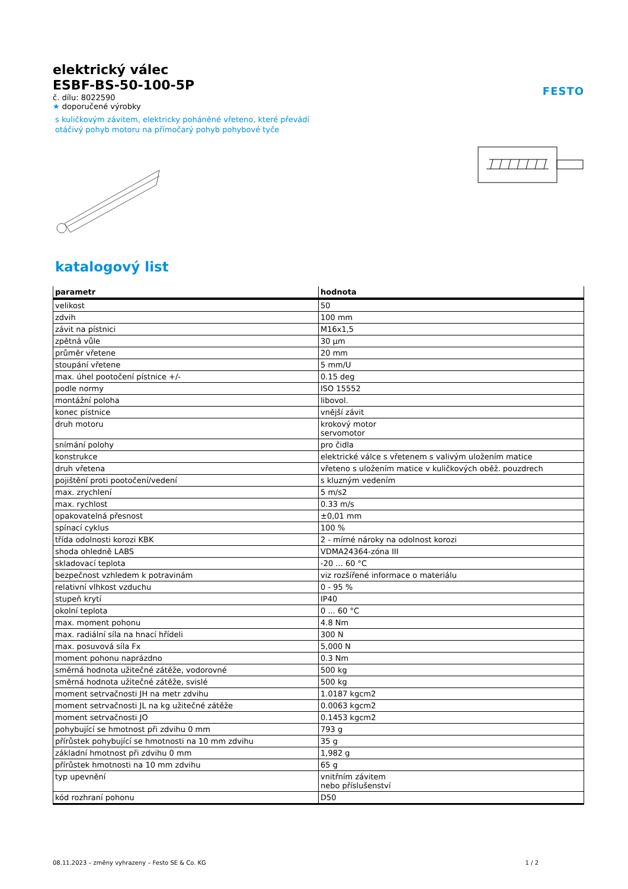FESTO
elektrický válec
ESBF-BS-50-100-5P
č. dílu: 8022590
★ doporučené výrobky
s kuličkovým závitem, elektricky poháněné vřeteno, které převádí
otáčivý pohyb motoru na přímočarý pohyb pohybové tyče
katalogový list
| parametr | hodnota |
| --- | --- |
| velikost | 50 |
| zdvih | 100 mm |
| závit na pístnici | M16x1,5 |
| zpětná vůle | 30 µm |
| průměr vřetene | 20 mm |
| stoupání vřetene | 5 mm/U |
| max. úhel pootočení pístnice +/- | 0.15 deg |
| podle normy | ISO 15552 |
| montážní poloha | libovol. |
| konec pístnice | vnější závit |
| druh motoru | krokový motor servomotor |
| snímání polohy | pro čidla |
| konstrukce | elektrické válce s vřetenem s valivým uložením matice |
| druh vřetena | vřeteno s uložením matice v kuličkových oběž. pouzdrech |
| pojištění proti pootočení/vedení | s kluzným vedením |
| max. zrychlení | 5 m/s2 |
| max. rychlost | 0.33 m/s |
| opakovatelná přesnost | ±0,01 mm |
| spínací cyklus | 100 % |
| třída odolnosti korozi KBK | 2 - mírné nároky na odolnost korozi |
| shoda ohledně LABS | VDMA24364-zóna III |
| skladovací teplota | -20 ... 60 °C |
| bezpečnost vzhledem k potravinám | viz rozšířené informace o materiálu |
| relativní vlhkost vzduchu | 0 - 95 % |
| stupeň krytí | IP40 |
| okolní teplota | 0 ... 60 °C |
| max. moment pohonu | 4.8 Nm |
| max. radiální síla na hnací hřídeli | 300 N |
| max. posuvová síla Fx | 5,000 N |
| moment pohonu naprázdno | 0.3 Nm |
| směrná hodnota užitečné zátěže, vodorovné | 500 kg |
| směrná hodnota užitečné zátěže, svislé | 500 kg |
| moment setrvačnosti JH na metr zdvihu | 1.0187 kgcm2 |
| moment setrvačnosti JL na kg užitečné zátěže | 0.0063 kgcm2 |
| moment setrvačnosti JO | 0.1453 kgcm2 |
| pohybující se hmotnost při zdvihu 0 mm | 793 g |
| přírůstek pohybující se hmotnosti na 10 mm zdvihu | 35 g |
| základní hmotnost při zdvihu 0 mm | 1,982 g |
| přírůstek hmotnosti na 10 mm zdvihu | 65 g |
| typ upevnění | vnitřním závitem nebo příslušenství |
| kód rozhraní pohonu | D50 |
08.11.2023 – změny vyhrazeny – Festo SE & Co. KG 1 / 2